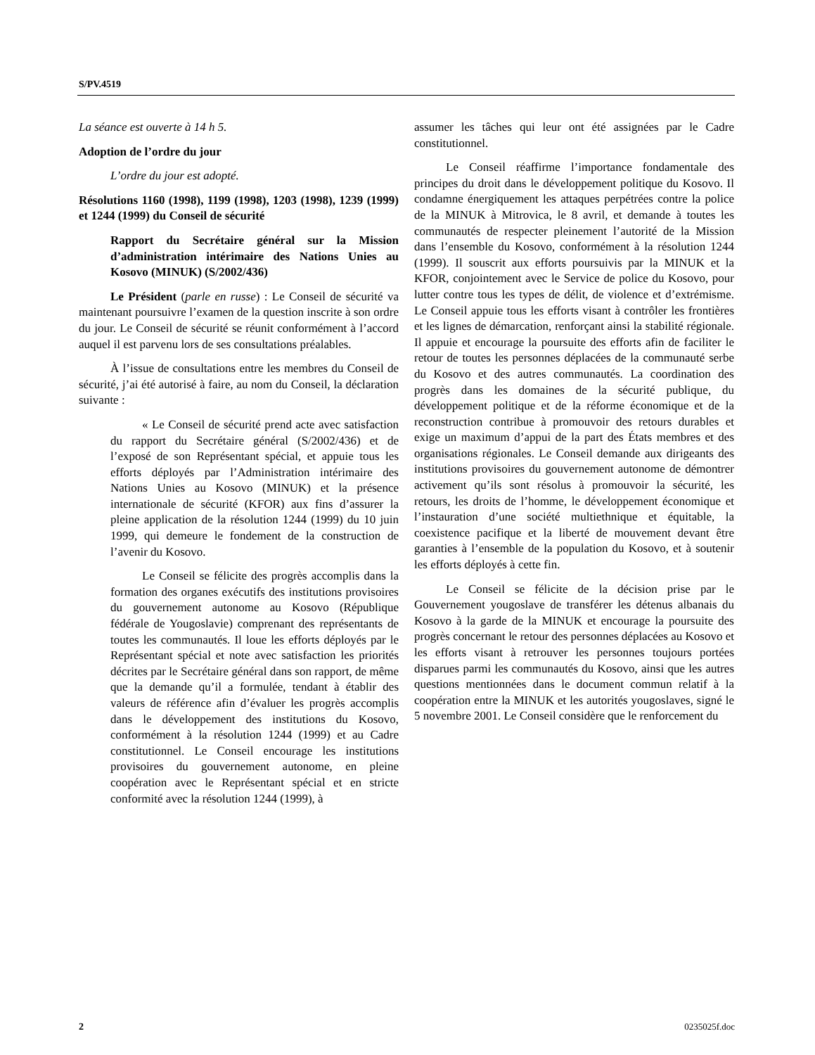S/PV.4519
La séance est ouverte à 14 h 5.
Adoption de l’ordre du jour
L’ordre du jour est adopté.
Résolutions 1160 (1998), 1199 (1998), 1203 (1998), 1239 (1999) et 1244 (1999) du Conseil de sécurité
Rapport du Secrétaire général sur la Mission d’administration intérimaire des Nations Unies au Kosovo (MINUK) (S/2002/436)
Le Président (parle en russe) : Le Conseil de sécurité va maintenant poursuivre l’examen de la question inscrite à son ordre du jour. Le Conseil de sécurité se réunit conformément à l’accord auquel il est parvenu lors de ses consultations préalables.
À l’issue de consultations entre les membres du Conseil de sécurité, j’ai été autorisé à faire, au nom du Conseil, la déclaration suivante :
« Le Conseil de sécurité prend acte avec satisfaction du rapport du Secrétaire général (S/2002/436) et de l’exposé de son Représentant spécial, et appuie tous les efforts déployés par l’Administration intérimaire des Nations Unies au Kosovo (MINUK) et la présence internationale de sécurité (KFOR) aux fins d’assurer la pleine application de la résolution 1244 (1999) du 10 juin 1999, qui demeure le fondement de la construction de l’avenir du Kosovo.
Le Conseil se félicite des progrès accomplis dans la formation des organes exécutifs des institutions provisoires du gouvernement autonome au Kosovo (République fédérale de Yougoslavie) comprenant des représentants de toutes les communautés. Il loue les efforts déployés par le Représentant spécial et note avec satisfaction les priorités décrites par le Secrétaire général dans son rapport, de même que la demande qu’il a formulée, tendant à établir des valeurs de référence afin d’évaluer les progrès accomplis dans le développement des institutions du Kosovo, conformément à la résolution 1244 (1999) et au Cadre constitutionnel. Le Conseil encourage les institutions provisoires du gouvernement autonome, en pleine coopération avec le Représentant spécial et en stricte conformité avec la résolution 1244 (1999), à
assumer les tâches qui leur ont été assignées par le Cadre constitutionnel.
Le Conseil réaffirme l’importance fondamentale des principes du droit dans le développement politique du Kosovo. Il condamne énergiquement les attaques perpétrées contre la police de la MINUK à Mitrovica, le 8 avril, et demande à toutes les communautés de respecter pleinement l’autorité de la Mission dans l’ensemble du Kosovo, conformément à la résolution 1244 (1999). Il souscrit aux efforts poursuivis par la MINUK et la KFOR, conjointement avec le Service de police du Kosovo, pour lutter contre tous les types de délit, de violence et d’extrémisme. Le Conseil appuie tous les efforts visant à contrôler les frontières et les lignes de démarcation, renforçant ainsi la stabilité régionale. Il appuie et encourage la poursuite des efforts afin de faciliter le retour de toutes les personnes déplacées de la communauté serbe du Kosovo et des autres communautés. La coordination des progrès dans les domaines de la sécurité publique, du développement politique et de la réforme économique et de la reconstruction contribue à promouvoir des retours durables et exige un maximum d’appui de la part des États membres et des organisations régionales. Le Conseil demande aux dirigeants des institutions provisoires du gouvernement autonome de démontrer activement qu’ils sont résolus à promouvoir la sécurité, les retours, les droits de l’homme, le développement économique et l’instauration d’une société multiethnique et équitable, la coexistence pacifique et la liberté de mouvement devant être garanties à l’ensemble de la population du Kosovo, et à soutenir les efforts déployés à cette fin.
Le Conseil se félicite de la décision prise par le Gouvernement yougoslave de transférer les détenus albanais du Kosovo à la garde de la MINUK et encourage la poursuite des progrès concernant le retour des personnes déplacées au Kosovo et les efforts visant à retrouver les personnes toujours portées disparues parmi les communautés du Kosovo, ainsi que les autres questions mentionnées dans le document commun relatif à la coopération entre la MINUK et les autorités yougoslaves, signé le 5 novembre 2001. Le Conseil considère que le renforcement du
2 0235025f.doc